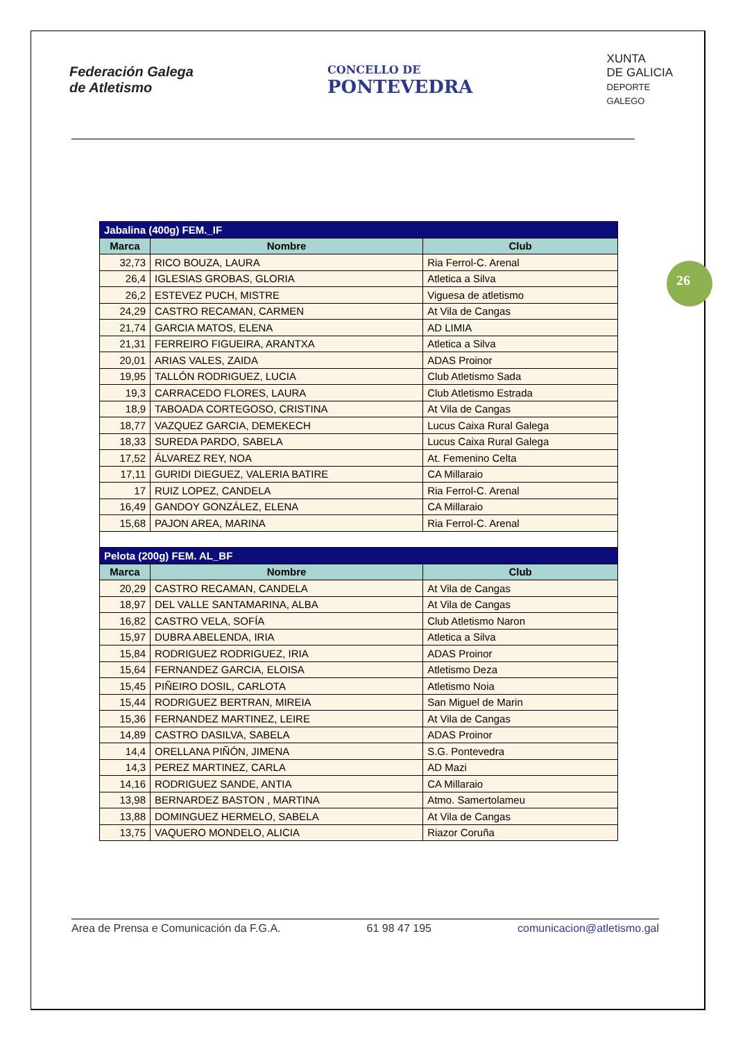Federación Galega
de Atletismo
CONCELLO DE
PONTEVEDRA
XUNTA
DE GALICIA
DEPORTE
GALEGO
26
| Jabalina (400g) FEM._IF | | |
| --- | --- | --- |
| Marca | Nombre | Club |
| 32,73 | RICO BOUZA, LAURA | Ria Ferrol-C. Arenal |
| 26,4 | IGLESIAS GROBAS, GLORIA | Atletica a Silva |
| 26,2 | ESTEVEZ PUCH, MISTRE | Viguesa de atletismo |
| 24,29 | CASTRO RECAMAN, CARMEN | At Vila de Cangas |
| 21,74 | GARCIA MATOS, ELENA | AD LIMIA |
| 21,31 | FERREIRO FIGUEIRA, ARANTXA | Atletica a Silva |
| 20,01 | ARIAS VALES, ZAIDA | ADAS Proinor |
| 19,95 | TALLÓN RODRIGUEZ, LUCIA | Club Atletismo Sada |
| 19,3 | CARRACEDO FLORES, LAURA | Club Atletismo Estrada |
| 18,9 | TABOADA CORTEGOSO, CRISTINA | At Vila de Cangas |
| 18,77 | VAZQUEZ GARCIA, DEMEKECH | Lucus Caixa Rural Galega |
| 18,33 | SUREDA PARDO, SABELA | Lucus Caixa Rural Galega |
| 17,52 | ÁLVAREZ REY, NOA | At. Femenino Celta |
| 17,11 | GURIDI DIEGUEZ, VALERIA BATIRE | CA Millaraio |
| 17 | RUIZ LOPEZ, CANDELA | Ria Ferrol-C. Arenal |
| 16,49 | GANDOY GONZÁLEZ, ELENA | CA Millaraio |
| 15,68 | PAJON AREA, MARINA | Ria Ferrol-C. Arenal |
| Pelota (200g) FEM. AL_BF | | |
| Marca | Nombre | Club |
| 20,29 | CASTRO RECAMAN, CANDELA | At Vila de Cangas |
| 18,97 | DEL VALLE SANTAMARINA, ALBA | At Vila de Cangas |
| 16,82 | CASTRO VELA, SOFÍA | Club Atletismo Naron |
| 15,97 | DUBRA ABELENDA, IRIA | Atletica a Silva |
| 15,84 | RODRIGUEZ RODRIGUEZ, IRIA | ADAS Proinor |
| 15,64 | FERNANDEZ GARCIA, ELOISA | Atletismo Deza |
| 15,45 | PIÑEIRO DOSIL, CARLOTA | Atletismo Noia |
| 15,44 | RODRIGUEZ BERTRAN, MIREIA | San Miguel de Marin |
| 15,36 | FERNANDEZ MARTINEZ, LEIRE | At Vila de Cangas |
| 14,89 | CASTRO DASILVA, SABELA | ADAS Proinor |
| 14,4 | ORELLANA PIÑÓN, JIMENA | S.G. Pontevedra |
| 14,3 | PEREZ MARTINEZ, CARLA | AD Mazi |
| 14,16 | RODRIGUEZ SANDE, ANTIA | CA Millaraio |
| 13,98 | BERNARDEZ BASTON , MARTINA | Atmo. Samertolameu |
| 13,88 | DOMINGUEZ HERMELO, SABELA | At Vila de Cangas |
| 13,75 | VAQUERO MONDELO, ALICIA | Riazor Coruña |
Area de Prensa e Comunicación da F.G.A. 61 98 47 195 comunicacion@atletismo.gal